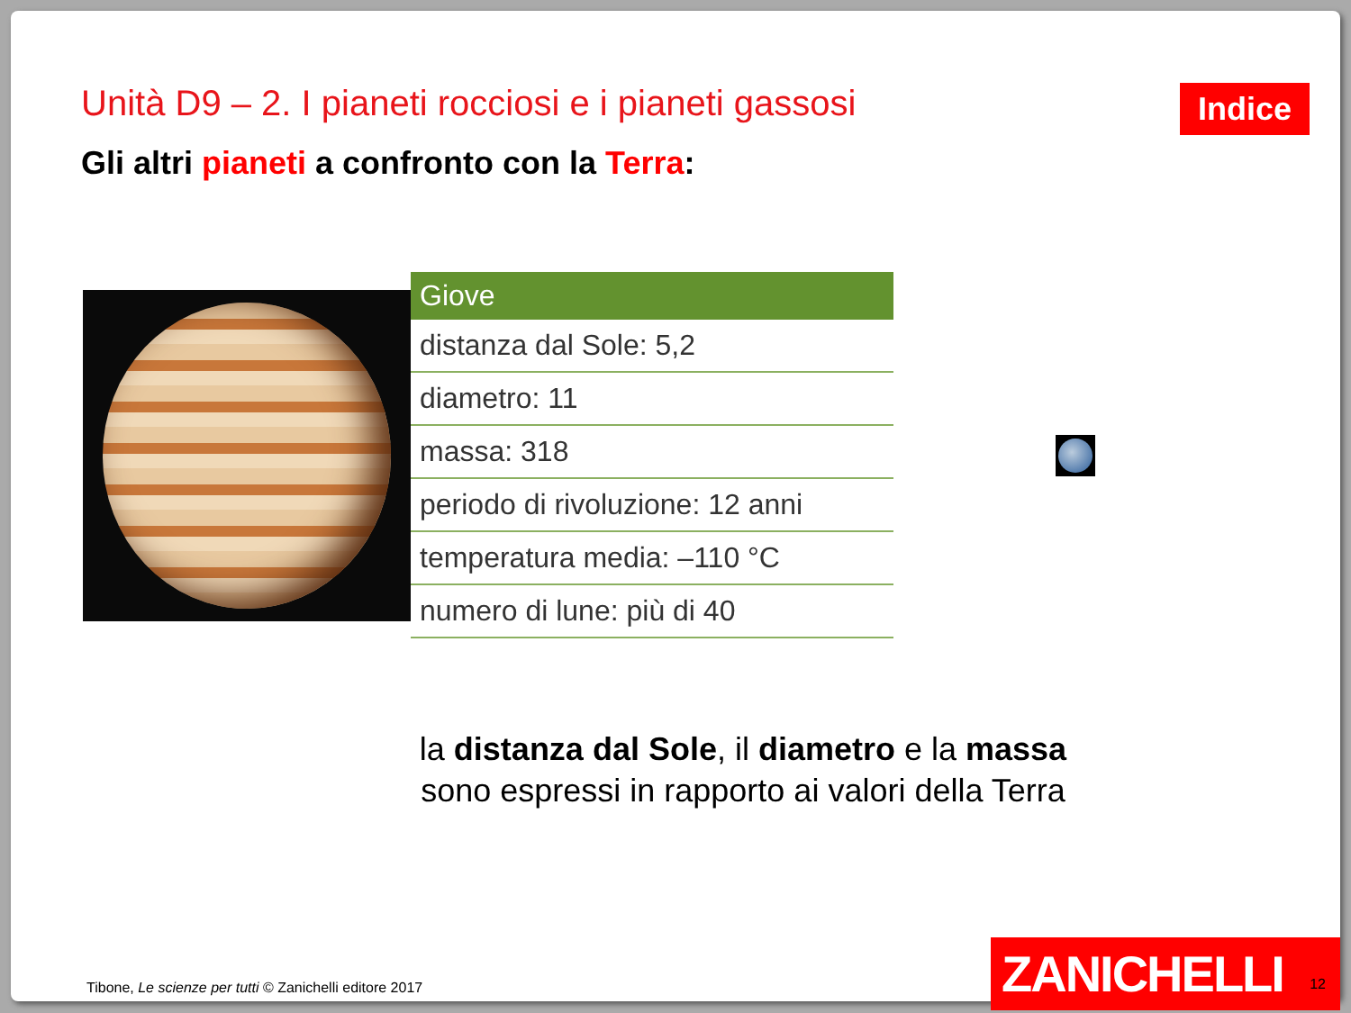Unità D9 – 2. I pianeti rocciosi e i pianeti gassosi
Indice
Gli altri pianeti a confronto con la Terra:
| Giove |
| --- |
| distanza dal Sole: 5,2 |
| diametro: 11 |
| massa: 318 |
| periodo di rivoluzione: 12 anni |
| temperatura media: –110 °C |
| numero di lune: più di 40 |
la distanza dal Sole, il diametro e la massa
sono espressi in rapporto ai valori della Terra
Tibone, Le scienze per tutti © Zanichelli editore 2017
ZANICHELLI
12